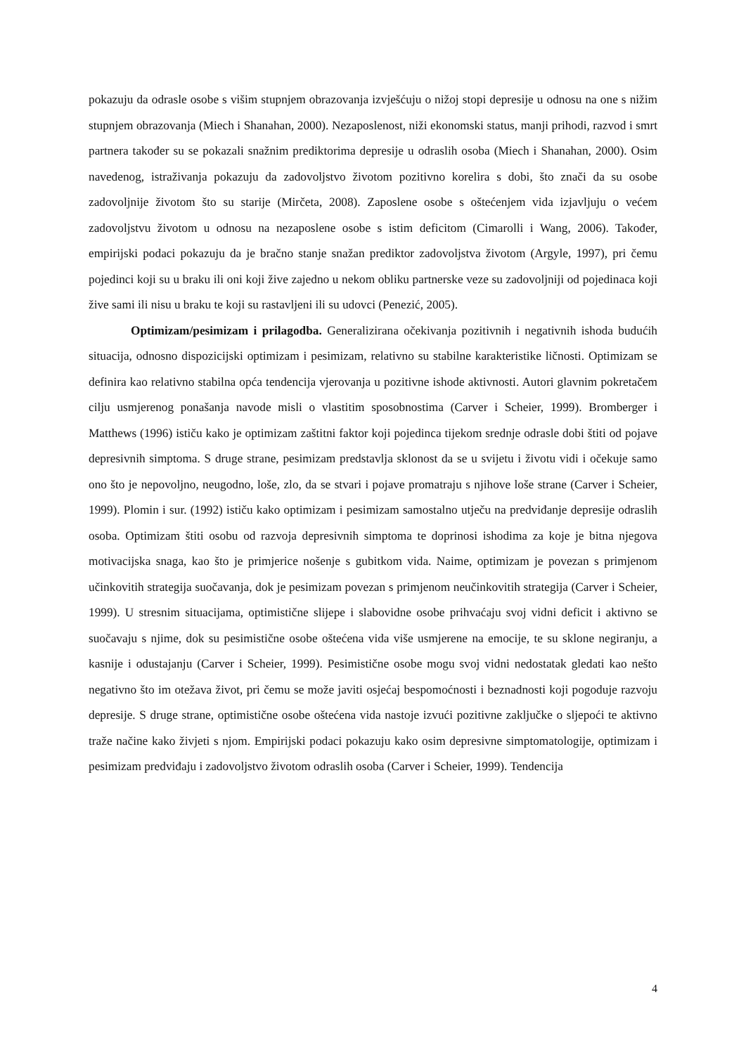pokazuju da odrasle osobe s višim stupnjem obrazovanja izvješćuju o nižoj stopi depresije u odnosu na one s nižim stupnjem obrazovanja (Miech i Shanahan, 2000). Nezaposlenost, niži ekonomski status, manji prihodi, razvod i smrt partnera također su se pokazali snažnim prediktorima depresije u odraslih osoba (Miech i Shanahan, 2000). Osim navedenog, istraživanja pokazuju da zadovoljstvo životom pozitivno korelira s dobi, što znači da su osobe zadovoljnije životom što su starije (Mirčeta, 2008). Zaposlene osobe s oštećenjem vida izjavljuju o većem zadovoljstvu životom u odnosu na nezaposlene osobe s istim deficitom (Cimarolli i Wang, 2006). Također, empirijski podaci pokazuju da je bračno stanje snažan prediktor zadovoljstva životom (Argyle, 1997), pri čemu pojedinci koji su u braku ili oni koji žive zajedno u nekom obliku partnerske veze su zadovoljniji od pojedinaca koji žive sami ili nisu u braku te koji su rastavljeni ili su udovci (Penezić, 2005).
Optimizam/pesimizam i prilagodba. Generalizirana očekivanja pozitivnih i negativnih ishoda budućih situacija, odnosno dispozicijski optimizam i pesimizam, relativno su stabilne karakteristike ličnosti. Optimizam se definira kao relativno stabilna opća tendencija vjerovanja u pozitivne ishode aktivnosti. Autori glavnim pokretačem cilju usmjerenog ponašanja navode misli o vlastitim sposobnostima (Carver i Scheier, 1999). Bromberger i Matthews (1996) ističu kako je optimizam zaštitni faktor koji pojedinca tijekom srednje odrasle dobi štiti od pojave depresivnih simptoma. S druge strane, pesimizam predstavlja sklonost da se u svijetu i životu vidi i očekuje samo ono što je nepovoljno, neugodno, loše, zlo, da se stvari i pojave promatraju s njihove loše strane (Carver i Scheier, 1999). Plomin i sur. (1992) ističu kako optimizam i pesimizam samostalno utječu na predviđanje depresije odraslih osoba. Optimizam štiti osobu od razvoja depresivnih simptoma te doprinosi ishodima za koje je bitna njegova motivacijska snaga, kao što je primjerice nošenje s gubitkom vida. Naime, optimizam je povezan s primjenom učinkovitih strategija suočavanja, dok je pesimizam povezan s primjenom neučinkovitih strategija (Carver i Scheier, 1999). U stresnim situacijama, optimistične slijepe i slabovidne osobe prihvaćaju svoj vidni deficit i aktivno se suočavaju s njime, dok su pesimistične osobe oštećena vida više usmjerene na emocije, te su sklone negiranju, a kasnije i odustajanju (Carver i Scheier, 1999). Pesimistične osobe mogu svoj vidni nedostatak gledati kao nešto negativno što im otežava život, pri čemu se može javiti osjećaj bespomoćnosti i beznadnosti koji pogoduje razvoju depresije. S druge strane, optimistične osobe oštećena vida nastoje izvući pozitivne zaključke o sljepoći te aktivno traže načine kako živjeti s njom. Empirijski podaci pokazuju kako osim depresivne simptomatologije, optimizam i pesimizam predviđaju i zadovoljstvo životom odraslih osoba (Carver i Scheier, 1999). Tendencija
4